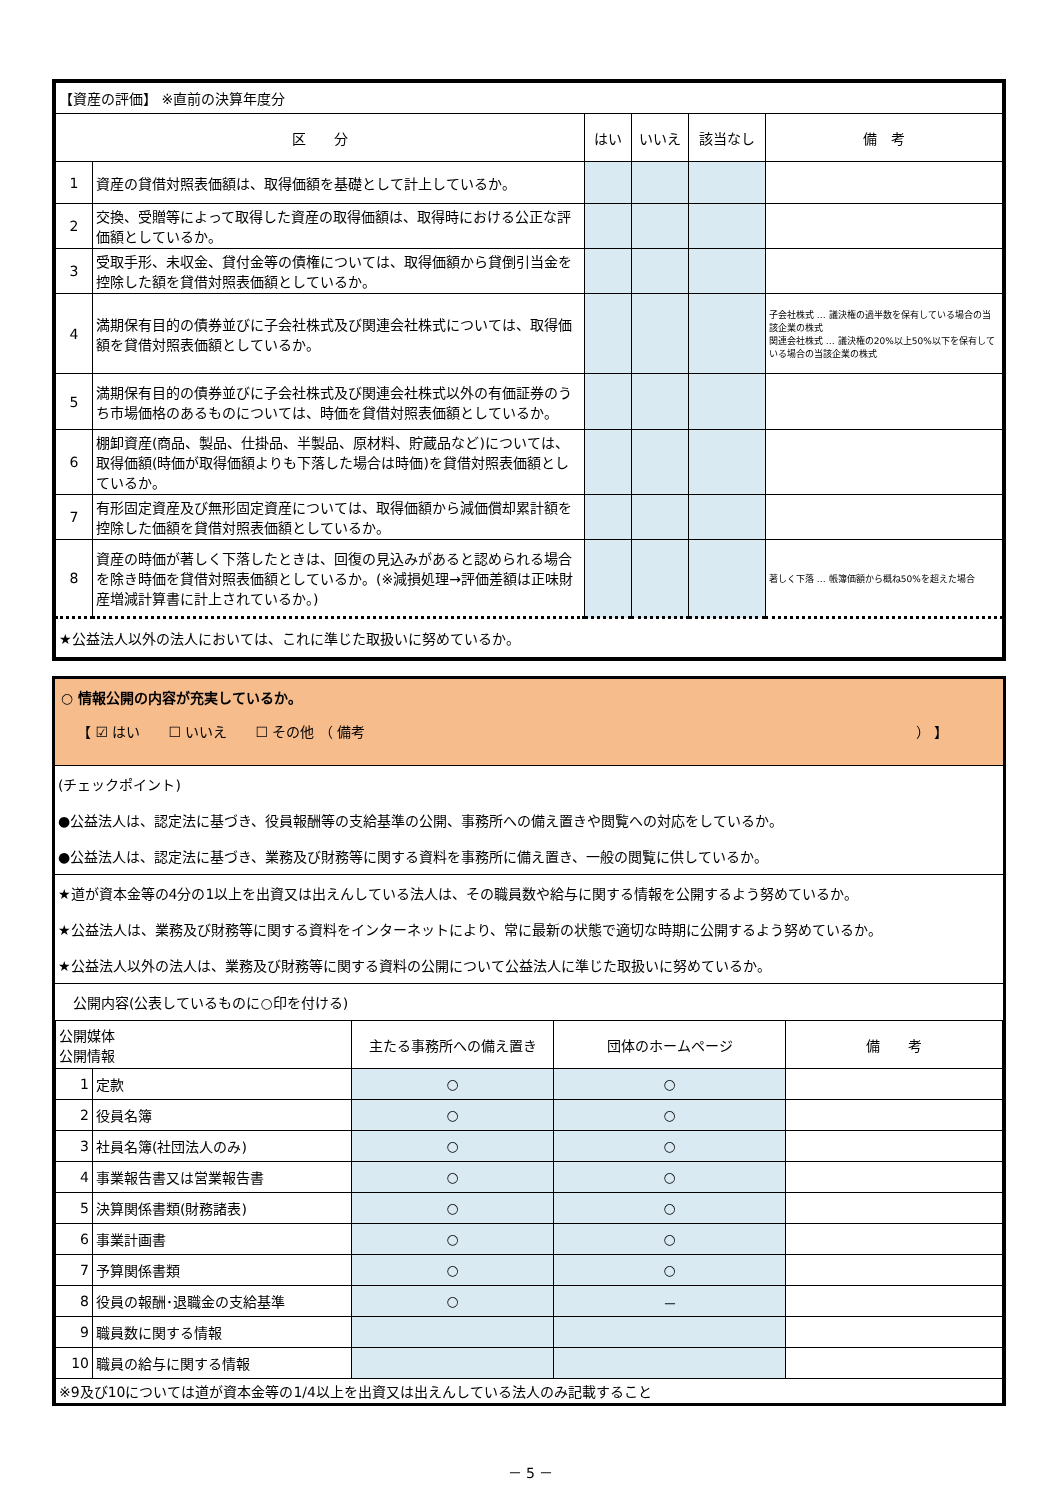| 【資産の評価】 ※直前の決算年度分 | | | | | |
| 区 分 | | はい | いいえ | 該当なし | 備 考 |
| 1 | 資産の貸借対照表価額は、取得価額を基礎として計上しているか。 | | | | |
| 2 | 交換、受贈等によって取得した資産の取得価額は、取得時における公正な評価額としているか。 | | | | |
| 3 | 受取手形、未収金、貸付金等の債権については、取得価額から貸倒引当金を控除した額を貸借対照表価額としているか。 | | | | |
| 4 | 満期保有目的の債券並びに子会社株式及び関連会社株式については、取得価額を貸借対照表価額としているか。 | | | | 子会社株式 … 議決権の過半数を保有している場合の当該企業の株式 関連会社株式 … 議決権の20%以上50%以下を保有している場合の当該企業の株式 |
| 5 | 満期保有目的の債券並びに子会社株式及び関連会社株式以外の有価証券のうち市場価格のあるものについては、時価を貸借対照表価額としているか。 | | | | |
| 6 | 棚卸資産(商品、製品、仕掛品、半製品、原材料、貯蔵品など)については、取得価額(時価が取得価額よりも下落した場合は時価)を貸借対照表価額としているか。 | | | | |
| 7 | 有形固定資産及び無形固定資産については、取得価額から減価償却累計額を控除した価額を貸借対照表価額としているか。 | | | | |
| 8 | 資産の時価が著しく下落したときは、回復の見込みがあると認められる場合を除き時価を貸借対照表価額としているか。(※減損処理→評価差額は正味財産増減計算書に計上されているか。) | | | | 著しく下落 … 帳簿価額から概ね50%を超えた場合 |
| ★公益法人以外の法人においては、これに準じた取扱いに努めているか。 | | | | | |
○ 情報公開の内容が充実しているか。
【 ☑ はい　　☐ いいえ　　☐ その他 （ 備考 　　　　　　　　　　　　　　　　　　　　　　　　　　　　　　　　　　　　　　　） 】
(チェックポイント)
●公益法人は、認定法に基づき、役員報酬等の支給基準の公開、事務所への備え置きや閲覧への対応をしているか。
●公益法人は、認定法に基づき、業務及び財務等に関する資料を事務所に備え置き、一般の閲覧に供しているか。
★道が資本金等の4分の1以上を出資又は出えんしている法人は、その職員数や給与に関する情報を公開するよう努めているか。
★公益法人は、業務及び財務等に関する資料をインターネットにより、常に最新の状態で適切な時期に公開するよう努めているか。
★公益法人以外の法人は、業務及び財務等に関する資料の公開について公益法人に準じた取扱いに努めているか。
公開内容(公表しているものに○印を付ける)
| 公開媒体 公開情報 | | 主たる事務所への備え置き | 団体のホームページ | 備 考 |
| --- | --- | --- | --- | --- |
| 1 | 定款 | ○ | ○ | |
| 2 | 役員名簿 | ○ | ○ | |
| 3 | 社員名簿(社団法人のみ) | ○ | ○ | |
| 4 | 事業報告書又は営業報告書 | ○ | ○ | |
| 5 | 決算関係書類(財務諸表) | ○ | ○ | |
| 6 | 事業計画書 | ○ | ○ | |
| 7 | 予算関係書類 | ○ | ○ | |
| 8 | 役員の報酬･退職金の支給基準 | ○ | － | |
| 9 | 職員数に関する情報 | | | |
| 10 | 職員の給与に関する情報 | | | |
| ※9及び10については道が資本金等の1/4以上を出資又は出えんしている法人のみ記載すること | | | | |
－ 5 －